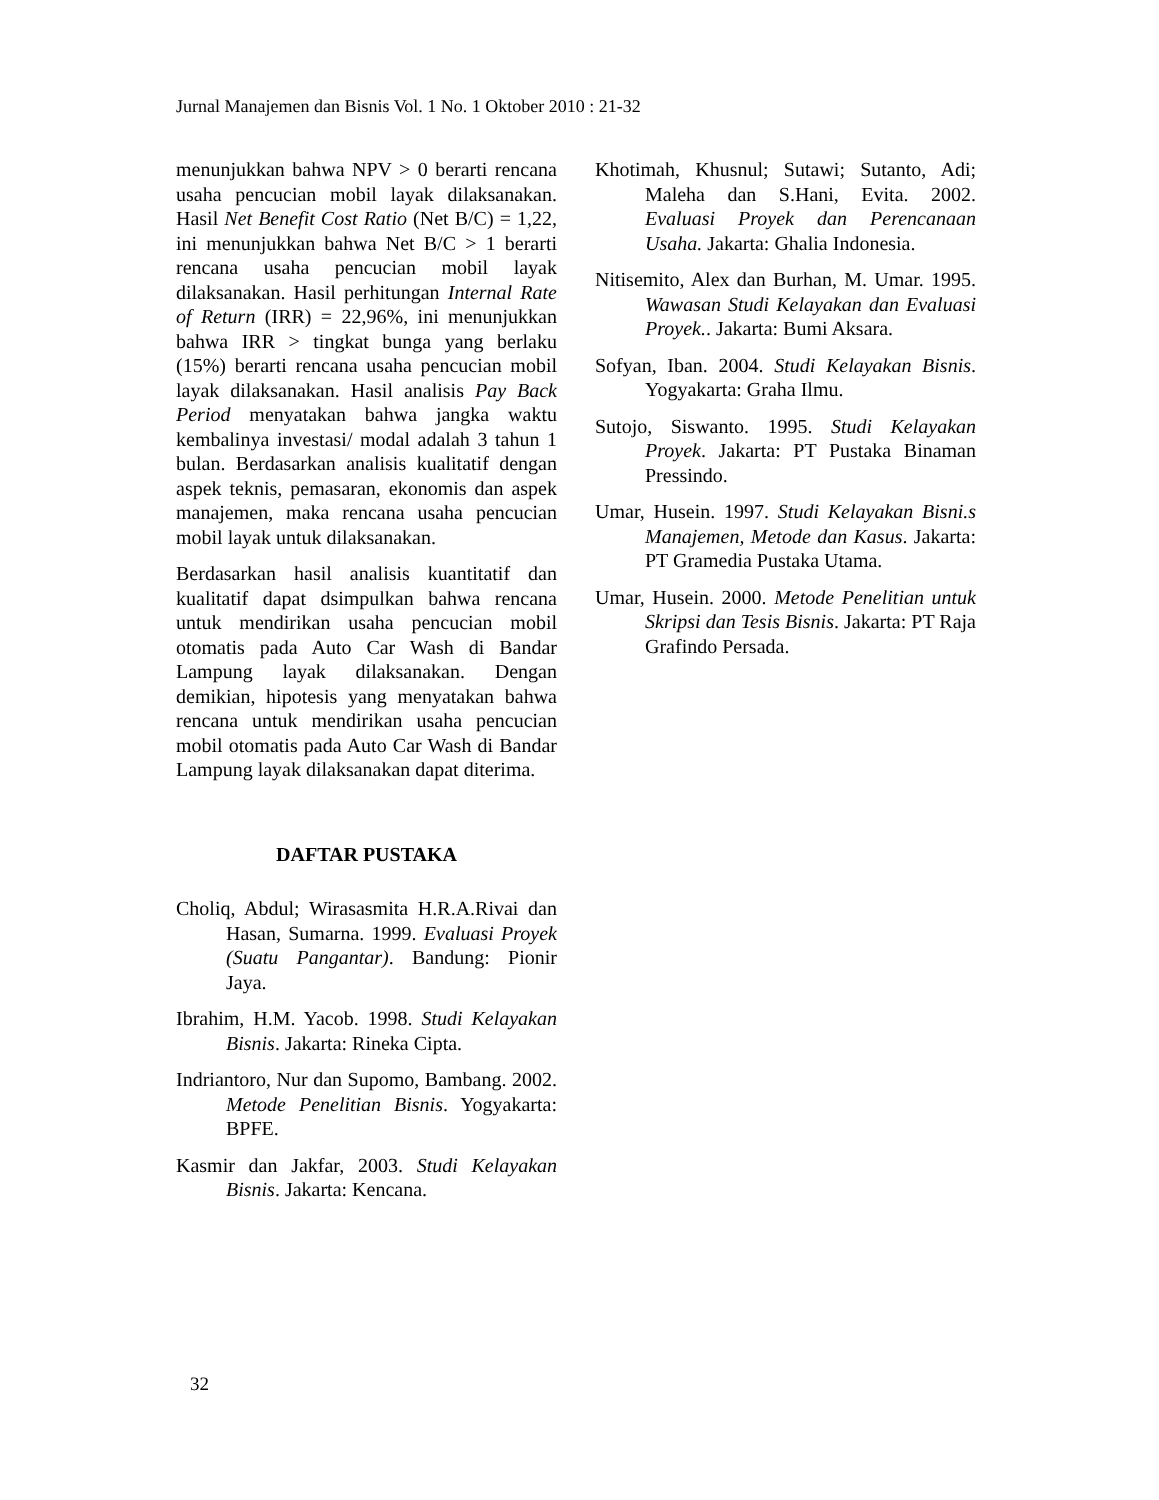Jurnal Manajemen dan Bisnis Vol. 1 No. 1 Oktober 2010 : 21-32
menunjukkan bahwa NPV > 0 berarti rencana usaha pencucian mobil layak dilaksanakan. Hasil Net Benefit Cost Ratio (Net B/C) = 1,22, ini menunjukkan bahwa Net B/C > 1 berarti rencana usaha pencucian mobil layak dilaksanakan. Hasil perhitungan Internal Rate of Return (IRR) = 22,96%, ini menunjukkan bahwa IRR > tingkat bunga yang berlaku (15%) berarti rencana usaha pencucian mobil layak dilaksanakan. Hasil analisis Pay Back Period menyatakan bahwa jangka waktu kembalinya investasi/ modal adalah 3 tahun 1 bulan. Berdasarkan analisis kualitatif dengan aspek teknis, pemasaran, ekonomis dan aspek manajemen, maka rencana usaha pencucian mobil layak untuk dilaksanakan.
Berdasarkan hasil analisis kuantitatif dan kualitatif dapat dsimpulkan bahwa rencana untuk mendirikan usaha pencucian mobil otomatis pada Auto Car Wash di Bandar Lampung layak dilaksanakan. Dengan demikian, hipotesis yang menyatakan bahwa rencana untuk mendirikan usaha pencucian mobil otomatis pada Auto Car Wash di Bandar Lampung layak dilaksanakan dapat diterima.
DAFTAR PUSTAKA
Choliq, Abdul; Wirasasmita H.R.A.Rivai dan Hasan, Sumarna. 1999. Evaluasi Proyek (Suatu Pangantar). Bandung: Pionir Jaya.
Ibrahim, H.M. Yacob. 1998. Studi Kelayakan Bisnis. Jakarta: Rineka Cipta.
Indriantoro, Nur dan Supomo, Bambang. 2002. Metode Penelitian Bisnis. Yogyakarta: BPFE.
Kasmir dan Jakfar, 2003. Studi Kelayakan Bisnis. Jakarta: Kencana.
Khotimah, Khusnul; Sutawi; Sutanto, Adi; Maleha dan S.Hani, Evita. 2002. Evaluasi Proyek dan Perencanaan Usaha. Jakarta: Ghalia Indonesia.
Nitisemito, Alex dan Burhan, M. Umar. 1995. Wawasan Studi Kelayakan dan Evaluasi Proyek.. Jakarta: Bumi Aksara.
Sofyan, Iban. 2004. Studi Kelayakan Bisnis. Yogyakarta: Graha Ilmu.
Sutojo, Siswanto. 1995. Studi Kelayakan Proyek. Jakarta: PT Pustaka Binaman Pressindo.
Umar, Husein. 1997. Studi Kelayakan Bisni.s Manajemen, Metode dan Kasus. Jakarta: PT Gramedia Pustaka Utama.
Umar, Husein. 2000. Metode Penelitian untuk Skripsi dan Tesis Bisnis. Jakarta: PT Raja Grafindo Persada.
32